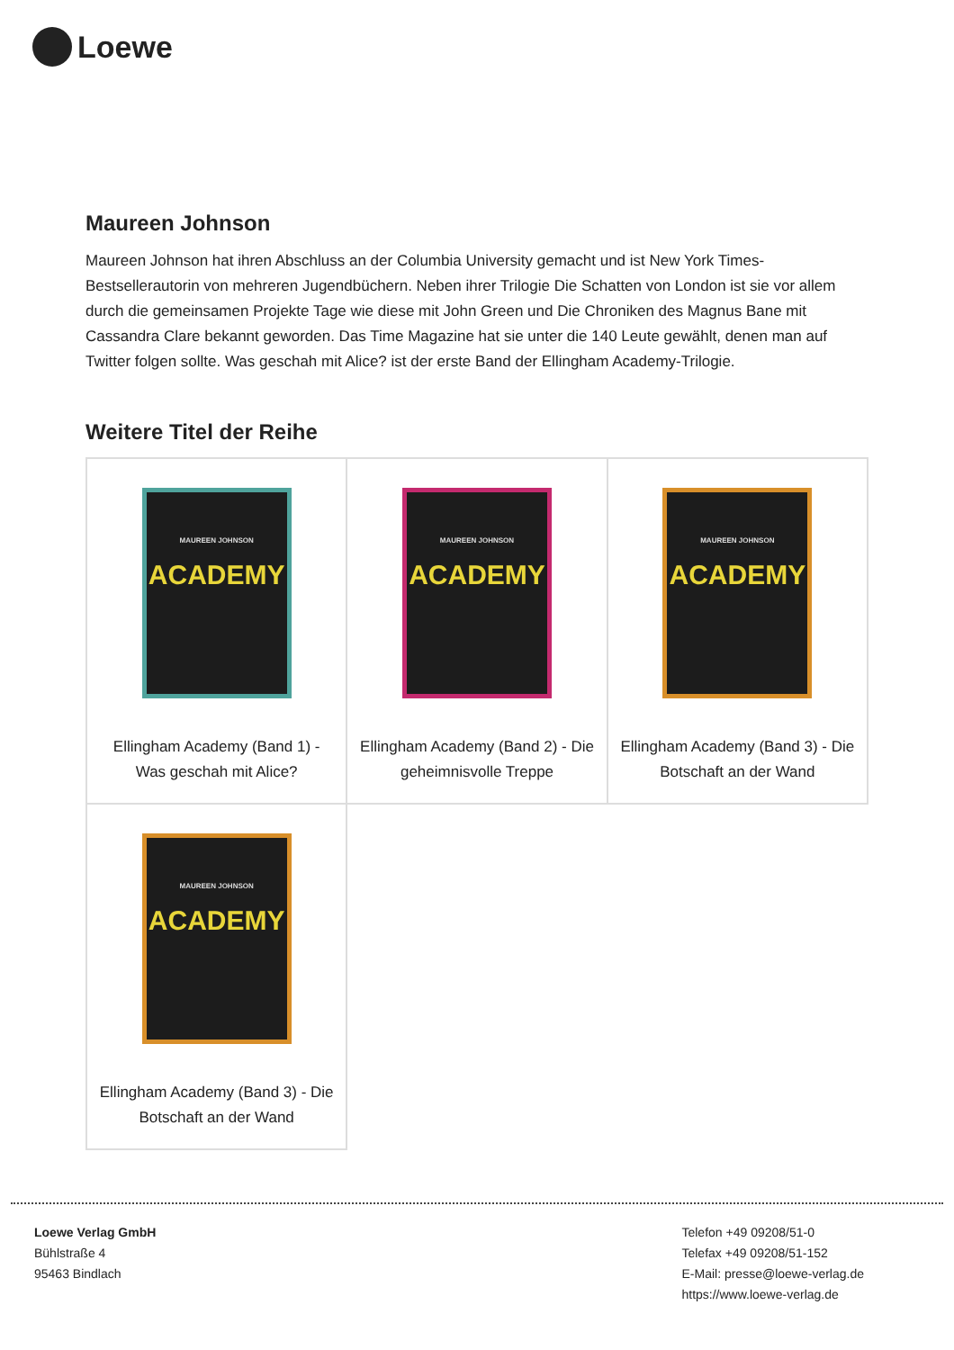Loewe
Maureen Johnson
Maureen Johnson hat ihren Abschluss an der Columbia University gemacht und ist New York Times-Bestsellerautorin von mehreren Jugendbüchern. Neben ihrer Trilogie Die Schatten von London ist sie vor allem durch die gemeinsamen Projekte Tage wie diese mit John Green und Die Chroniken des Magnus Bane mit Cassandra Clare bekannt geworden. Das Time Magazine hat sie unter die 140 Leute gewählt, denen man auf Twitter folgen sollte. Was geschah mit Alice? ist der erste Band der Ellingham Academy-Trilogie.
Weitere Titel der Reihe
| MAUREEN JOHNSON ACADEMY Ellingham Academy (Band 1) - Was geschah mit Alice? | MAUREEN JOHNSON ACADEMY Ellingham Academy (Band 2) - Die geheimnisvolle Treppe | MAUREEN JOHNSON ACADEMY Ellingham Academy (Band 3) - Die Botschaft an der Wand |
| MAUREEN JOHNSON ACADEMY Ellingham Academy (Band 3) - Die Botschaft an der Wand | | |
Loewe Verlag GmbH
Bühlstraße 4
95463 Bindlach
Telefon +49 09208/51-0
Telefax +49 09208/51-152
E-Mail: presse@loewe-verlag.de
https://www.loewe-verlag.de